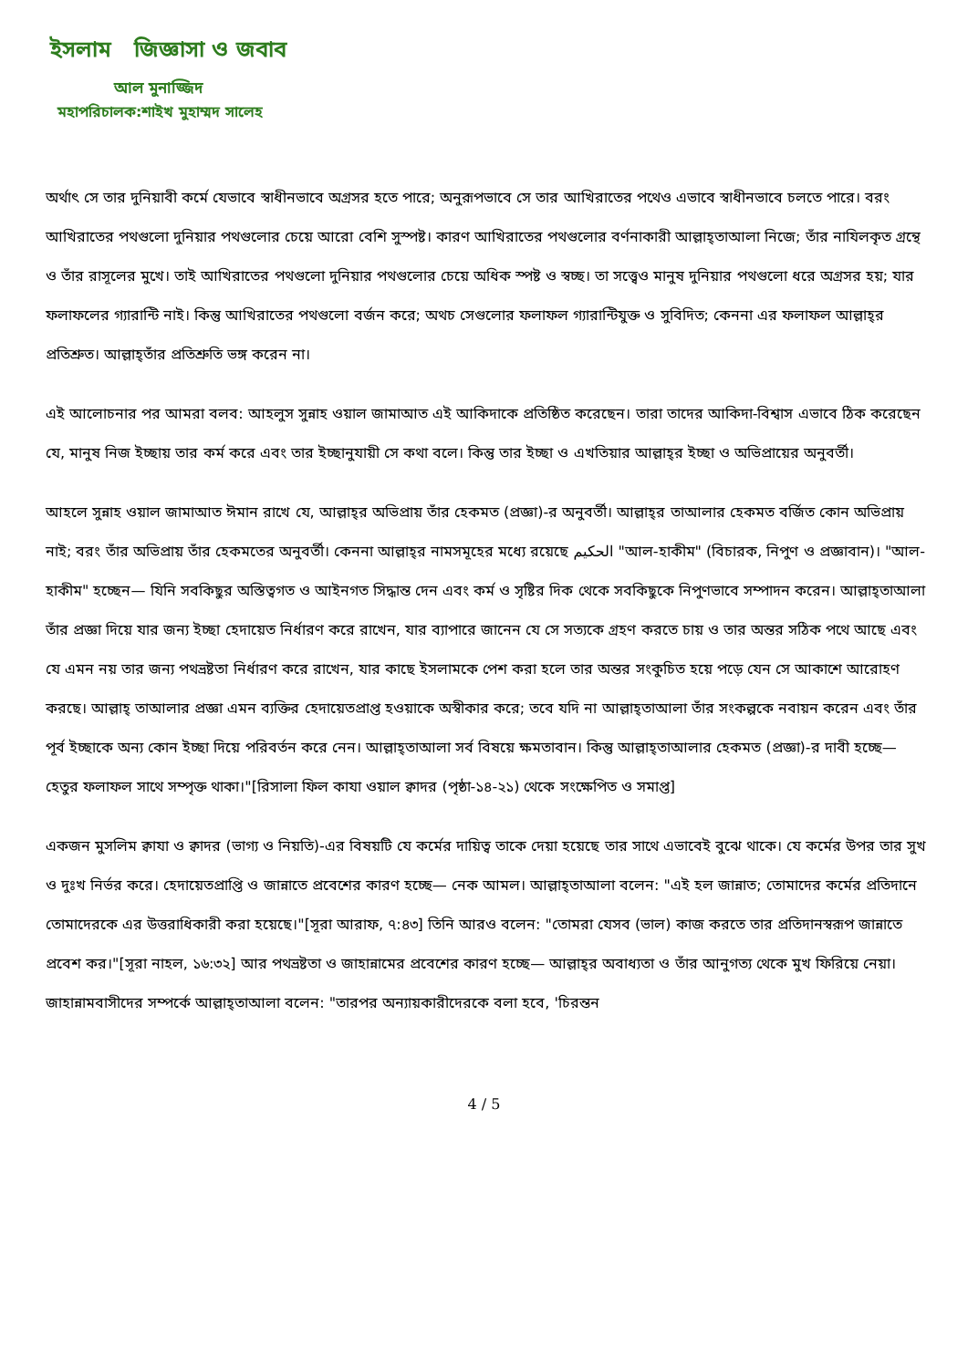ইসলাম জিজ্ঞাসা ও জবাব
আল মুনাজ্জিদ
মহাপরিচালক:শাইখ মুহাম্মদ সালেহ
অর্থাৎ সে তার দুনিয়াবী কর্মে যেভাবে স্বাধীনভাবে অগ্রসর হতে পারে; অনুরূপভাবে সে তার আখিরাতের পথেও এভাবে স্বাধীনভাবে চলতে পারে। বরং আখিরাতের পথগুলো দুনিয়ার পথগুলোর চেয়ে আরো বেশি সুস্পষ্ট। কারণ আখিরাতের পথগুলোর বর্ণনাকারী আল্লাহ্‌তাআলা নিজে; তাঁর নাযিলকৃত গ্রন্থে ও তাঁর রাসূলের মুখে। তাই আখিরাতের পথগুলো দুনিয়ার পথগুলোর চেয়ে অধিক স্পষ্ট ও স্বচ্ছ। তা সত্ত্বেও মানুষ দুনিয়ার পথগুলো ধরে অগ্রসর হয়; যার ফলাফলের গ্যারান্টি নাই। কিন্তু আখিরাতের পথগুলো বর্জন করে; অথচ সেগুলোর ফলাফল গ্যারান্টিযুক্ত ও সুবিদিত; কেননা এর ফলাফল আল্লাহ্‌র প্রতিশ্রুত। আল্লাহ্‌তাঁর প্রতিশ্রুতি ভঙ্গ করেন না।
এই আলোচনার পর আমরা বলব: আহলুস সুন্নাহ ওয়াল জামাআত এই আকিদাকে প্রতিষ্ঠিত করেছেন। তারা তাদের আকিদা-বিশ্বাস এভাবে ঠিক করেছেন যে, মানুষ নিজ ইচ্ছায় তার কর্ম করে এবং তার ইচ্ছানুযায়ী সে কথা বলে। কিন্তু তার ইচ্ছা ও এখতিয়ার আল্লাহ্‌র ইচ্ছা ও অভিপ্রায়ের অনুবর্তী।
আহলে সুন্নাহ ওয়াল জামাআত ঈমান রাখে যে, আল্লাহ্‌র অভিপ্রায় তাঁর হেকমত (প্রজ্ঞা)-র অনুবর্তী। আল্লাহ্‌র তাআলার হেকমত বর্জিত কোন অভিপ্রায় নাই; বরং তাঁর অভিপ্রায় তাঁর হেকমতের অনুবর্তী। কেননা আল্লাহ্‌র নামসমূহের মধ্যে রয়েছে الحكيم "আল-হাকীম" (বিচারক, নিপুণ ও প্রজ্ঞাবান)। "আল-হাকীম" হচ্ছেন— যিনি সবকিছুর অস্তিত্বগত ও আইনগত সিদ্ধান্ত দেন এবং কর্ম ও সৃষ্টির দিক থেকে সবকিছুকে নিপুণভাবে সম্পাদন করেন। আল্লাহ্‌তাআলা তাঁর প্রজ্ঞা দিয়ে যার জন্য ইচ্ছা হেদায়েত নির্ধারণ করে রাখেন, যার ব্যাপারে জানেন যে সে সত্যকে গ্রহণ করতে চায় ও তার অন্তর সঠিক পথে আছে এবং যে এমন নয় তার জন্য পথভ্রষ্টতা নির্ধারণ করে রাখেন, যার কাছে ইসলামকে পেশ করা হলে তার অন্তর সংকুচিত হয়ে পড়ে যেন সে আকাশে আরোহণ করছে। আল্লাহ্ তাআলার প্রজ্ঞা এমন ব্যক্তির হেদায়েতপ্রাপ্ত হওয়াকে অস্বীকার করে; তবে যদি না আল্লাহ্‌তাআলা তাঁর সংকল্পকে নবায়ন করেন এবং তাঁর পূর্ব ইচ্ছাকে অন্য কোন ইচ্ছা দিয়ে পরিবর্তন করে নেন। আল্লাহ্‌তাআলা সর্ব বিষয়ে ক্ষমতাবান। কিন্তু আল্লাহ্‌তাআলার হেকমত (প্রজ্ঞা)-র দাবী হচ্ছে— হেতুর ফলাফল সাথে সম্পৃক্ত থাকা।"[রিসালা ফিল কাযা ওয়াল ক্বাদর (পৃষ্ঠা-১৪-২১) থেকে সংক্ষেপিত ও সমাপ্ত]
একজন মুসলিম ক্বাযা ও ক্বাদর (ভাগ্য ও নিয়তি)-এর বিষয়টি যে কর্মের দায়িত্ব তাকে দেয়া হয়েছে তার সাথে এভাবেই বুঝে থাকে। যে কর্মের উপর তার সুখ ও দুঃখ নির্ভর করে। হেদায়েতপ্রাপ্তি ও জান্নাতে প্রবেশের কারণ হচ্ছে— নেক আমল। আল্লাহ্‌তাআলা বলেন: "এই হল জান্নাত; তোমাদের কর্মের প্রতিদানে তোমাদেরকে এর উত্তরাধিকারী করা হয়েছে।"[সূরা আরাফ, ৭:৪৩] তিনি আরও বলেন: "তোমরা যেসব (ভাল) কাজ করতে তার প্রতিদানস্বরূপ জান্নাতে প্রবেশ কর।"[সূরা নাহল, ১৬:৩২] আর পথভ্রষ্টতা ও জাহান্নামের প্রবেশের কারণ হচ্ছে— আল্লাহ্‌র অবাধ্যতা ও তাঁর আনুগত্য থেকে মুখ ফিরিয়ে নেয়া। জাহান্নামবাসীদের সম্পর্কে আল্লাহ্‌তাআলা বলেন: "তারপর অন্যায়কারীদেরকে বলা হবে, 'চিরন্তন
4 / 5